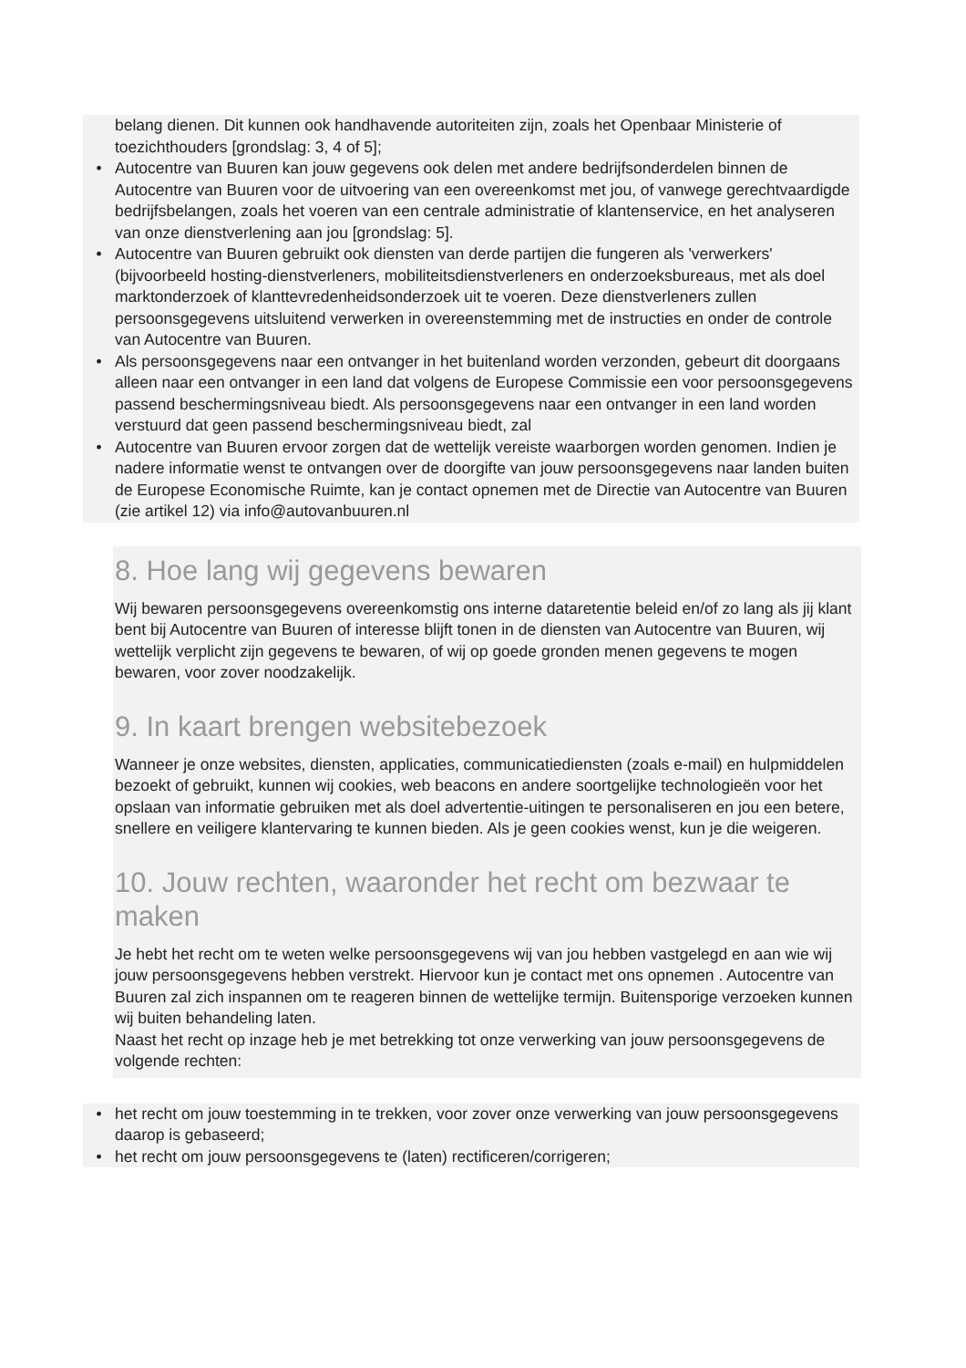belang dienen. Dit kunnen ook handhavende autoriteiten zijn, zoals het Openbaar Ministerie of toezichthouders [grondslag: 3, 4 of 5];
• Autocentre van Buuren kan jouw gegevens ook delen met andere bedrijfsonderdelen binnen de Autocentre van Buuren voor de uitvoering van een overeenkomst met jou, of vanwege gerechtvaardigde bedrijfsbelangen, zoals het voeren van een centrale administratie of klantenservice, en het analyseren van onze dienstverlening aan jou [grondslag: 5].
• Autocentre van Buuren gebruikt ook diensten van derde partijen die fungeren als 'verwerkers' (bijvoorbeeld hosting-dienstverleners, mobiliteitsdienstverleners en onderzoeksbureaus, met als doel marktonderzoek of klanttevredenheidsonderzoek uit te voeren. Deze dienstverleners zullen persoonsgegevens uitsluitend verwerken in overeenstemming met de instructies en onder de controle van Autocentre van Buuren.
• Als persoonsgegevens naar een ontvanger in het buitenland worden verzonden, gebeurt dit doorgaans alleen naar een ontvanger in een land dat volgens de Europese Commissie een voor persoonsgegevens passend beschermingsniveau biedt. Als persoonsgegevens naar een ontvanger in een land worden verstuurd dat geen passend beschermingsniveau biedt, zal
• Autocentre van Buuren ervoor zorgen dat de wettelijk vereiste waarborgen worden genomen. Indien je nadere informatie wenst te ontvangen over de doorgifte van jouw persoonsgegevens naar landen buiten de Europese Economische Ruimte, kan je contact opnemen met de Directie van Autocentre van Buuren (zie artikel 12) via info@autovanbuuren.nl
8. Hoe lang wij gegevens bewaren
Wij bewaren persoonsgegevens overeenkomstig ons interne dataretentie beleid en/of zo lang als jij klant bent bij Autocentre van Buuren of interesse blijft tonen in de diensten van Autocentre van Buuren, wij wettelijk verplicht zijn gegevens te bewaren, of wij op goede gronden menen gegevens te mogen bewaren, voor zover noodzakelijk.
9. In kaart brengen websitebezoek
Wanneer je onze websites, diensten, applicaties, communicatiediensten (zoals e-mail) en hulpmiddelen bezoekt of gebruikt, kunnen wij cookies, web beacons en andere soortgelijke technologieën voor het opslaan van informatie gebruiken met als doel advertentie-uitingen te personaliseren en jou een betere, snellere en veiligere klantervaring te kunnen bieden. Als je geen cookies wenst, kun je die weigeren.
10. Jouw rechten, waaronder het recht om bezwaar te maken
Je hebt het recht om te weten welke persoonsgegevens wij van jou hebben vastgelegd en aan wie wij jouw persoonsgegevens hebben verstrekt. Hiervoor kun je contact met ons opnemen . Autocentre van Buuren zal zich inspannen om te reageren binnen de wettelijke termijn. Buitensporige verzoeken kunnen wij buiten behandeling laten.
Naast het recht op inzage heb je met betrekking tot onze verwerking van jouw persoonsgegevens de volgende rechten:
• het recht om jouw toestemming in te trekken, voor zover onze verwerking van jouw persoonsgegevens daarop is gebaseerd;
• het recht om jouw persoonsgegevens te (laten) rectificeren/corrigeren;